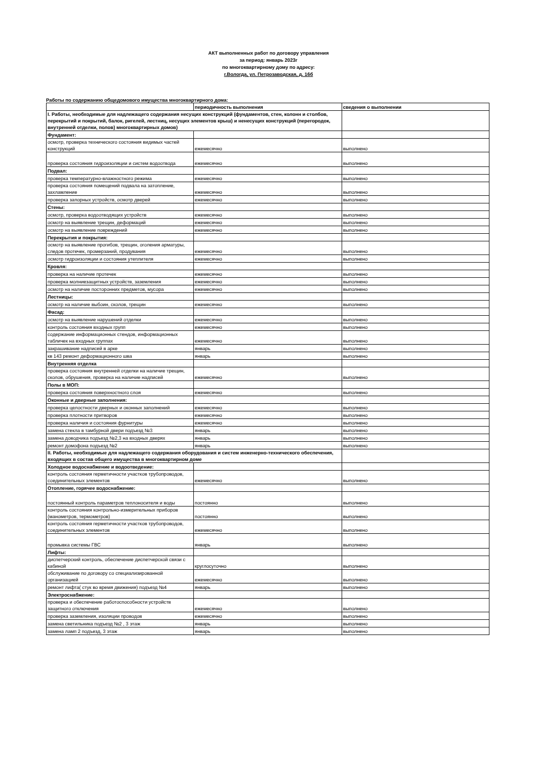АКТ выполненных работ по договору управления
за период: январь 2023г
по многоквартирному дому по адресу:
г.Вологда, ул. Петрозаводская, д. 16б
Работы по содержанию общедомового имущества многоквартирного дома:
| | периодичность выполнения | сведения о выполнении |
| --- | --- | --- |
| I. Работы, необходимые для надлежащего содержания несущих конструкций (фундаментов, стен, колонн и столбов, перекрытий и покрытий, балок, ригелей, лестниц, несущих элементов крыш) и ненесущих конструкций (перегородок, внутренней отделки, полов) многоквартирных домов) | | |
| Фундамент: | | |
| осмотр, проверка технического состояния видимых частей конструкций | ежемесячно | выполнено |
| проверка состояния гидроизоляции и систем водоотвода | ежемесячно | выполнено |
| Подвал: | | |
| проверка температурно-влажностного режима | ежемесячно | выполнено |
| проверка состояния помещений подвала на затопление, захламление | ежемесячно | выполнено |
| проверка запорных устройств, осмотр дверей | ежемесячно | выполнено |
| Стены: | | |
| осмотр, проверка водоотводящих устройств | ежемесячно | выполнено |
| осмотр на выявление трещин, деформаций | ежемесячно | выполнено |
| осмотр на выявление повреждений | ежемесячно | выполнено |
| Перекрытия и покрытия: | | |
| осмотр на выявление прогибов, трещин, оголения арматуры, следов протечек, промерзаний, продувания | ежемесячно | выполнено |
| осмотр гидроизоляции и состояния утеплителя | ежемесячно | выполнено |
| Кровля: | | |
| проверка на наличие протечек | ежемесячно | выполнено |
| проверка молниезащитных устройств, заземления | ежемесячно | выполнено |
| осмотр на наличие посторонних предметов, мусора | ежемесячно | выполнено |
| Лестницы: | | |
| осмотр на наличие выбоин, сколов, трещин | ежемесячно | выполнено |
| Фасад: | | |
| осмотр на выявление нарушений отделки | ежемесячно | выполнено |
| контроль состояния входных групп | ежемесячно | выполнено |
| содержание информационных стендов, информационных табличек на входных группах | ежемесячно | выполнено |
| закрашивание надписей в арке | январь | выполнено |
| кв 143 ремонт деформационного шва | январь | выполнено |
| Внутренняя отделка | | |
| проверка состояния внутренней отделки на наличие трещин, сколов, обрушения, проверка на наличие надписей | ежемесячно | выполнено |
| Полы в МОП: | | |
| проверка состояния поверхностного слоя | ежемесячно | выполнено |
| Оконные и дверные заполнения: | | |
| проверка целостности дверных и оконных заполнений | ежемесячно | выполнено |
| проверка плотности притворов | ежемесячно | выполнено |
| проверка наличия и состояния фурнитуры | ежемесячно | выполнено |
| замена стекла в тамбурной двери подъезд №3 | январь | выполнено |
| замена доводчика подъезд №2,3 на входных дверях | январь | выполнено |
| ремонт домофона подъезд №2 | январь | выполнено |
| II. Работы, необходимые для надлежащего содержания оборудования и систем инженерно-технического обеспечения, входящих в состав общего имущества в многоквартирном доме | | |
| Холодное водоснабжение и водоотведение: | | |
| контроль состояния герметичности участков трубопроводов, соединительных элементов | ежемесячно | выполнено |
| Отопление, горячее водоснабжение: | | |
| постоянный контроль параметров теплоносителя и воды | постоянно | выполнено |
| контроль состояния контрольно-измерительных приборов (манометров, термометров) | постоянно | выполнено |
| контроль состояния герметичности участков трубопроводов, соединительных элементов | ежемесячно | выполнено |
| промывка системы ГВС | январь | выполнено |
| Лифты: | | |
| диспетчерский контроль, обеспечение диспетчерской связи с кабиной | круглосуточно | выполнено |
| обслуживание по договору со специализированной организацией | ежемесячно | выполнено |
| ремонт лифта( стук во время движения) подъезд №4 | январь | выполнено |
| Электроснабжение: | | |
| проверка и обеспечение работоспособности устройств защитного отключения | ежемесячно | выполнено |
| проверка заземления, изоляции проводов | ежемесячно | выполнено |
| замена светильника подъезд №2 , 3 этаж | январь | выполнено |
| замена ламп 2 подъезд, 3 этаж | январь | выполнено |